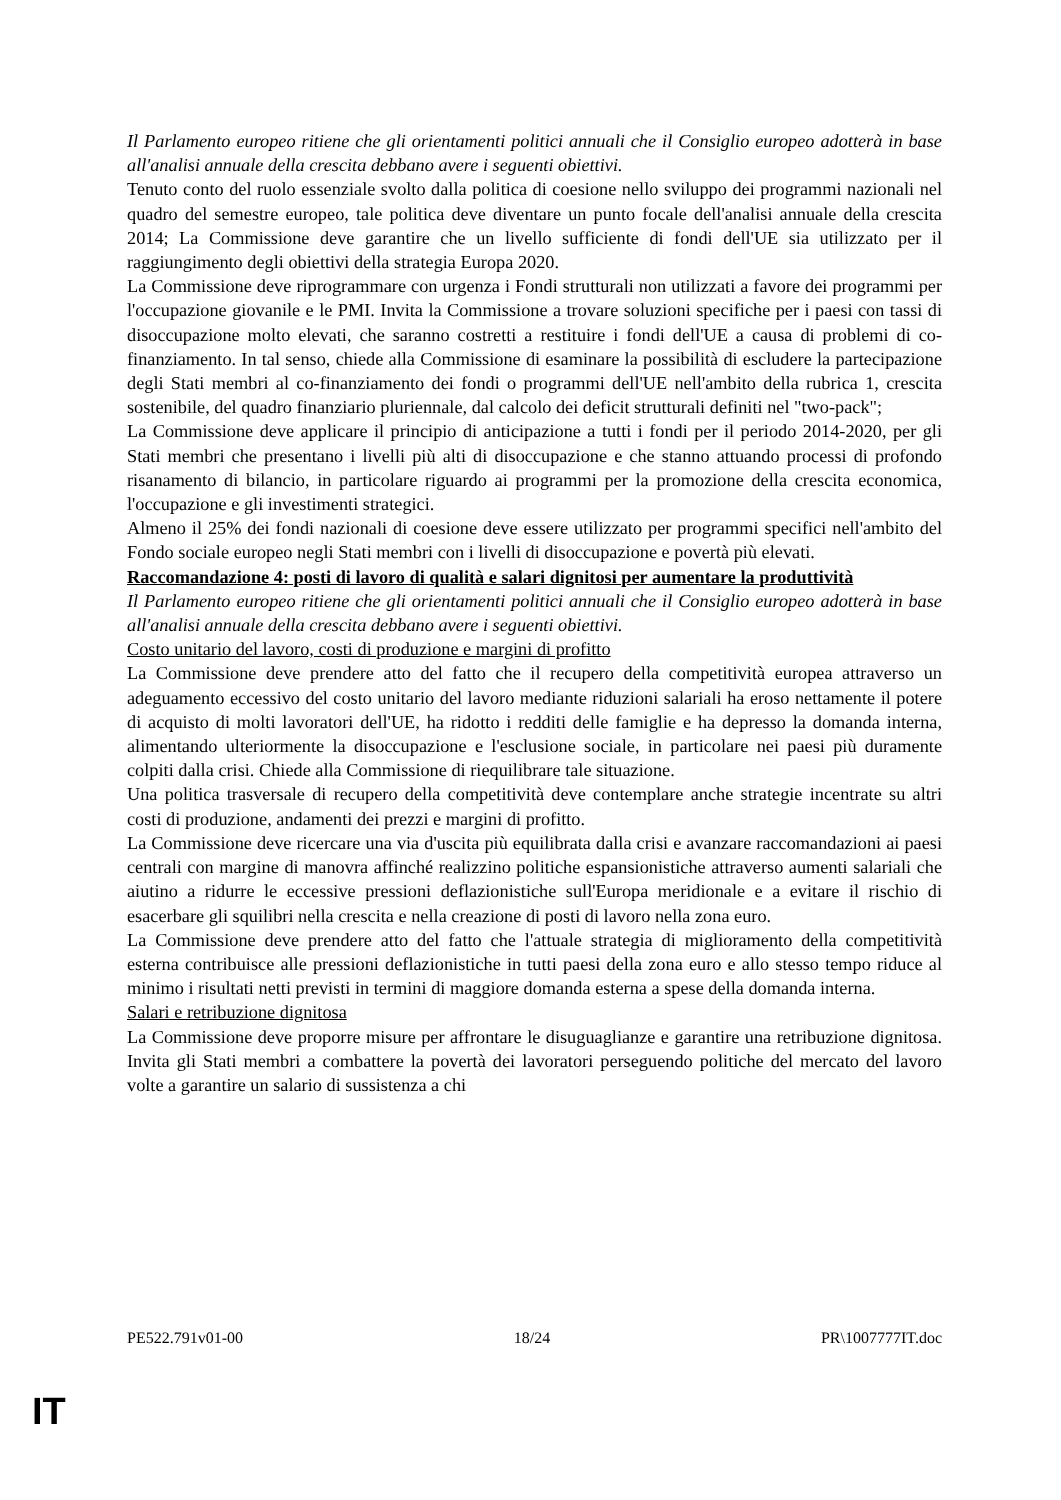Il Parlamento europeo ritiene che gli orientamenti politici annuali che il Consiglio europeo adotterà in base all'analisi annuale della crescita debbano avere i seguenti obiettivi.
Tenuto conto del ruolo essenziale svolto dalla politica di coesione nello sviluppo dei programmi nazionali nel quadro del semestre europeo, tale politica deve diventare un punto focale dell'analisi annuale della crescita 2014; La Commissione deve garantire che un livello sufficiente di fondi dell'UE sia utilizzato per il raggiungimento degli obiettivi della strategia Europa 2020.
La Commissione deve riprogrammare con urgenza i Fondi strutturali non utilizzati a favore dei programmi per l'occupazione giovanile e le PMI. Invita la Commissione a trovare soluzioni specifiche per i paesi con tassi di disoccupazione molto elevati, che saranno costretti a restituire i fondi dell'UE a causa di problemi di co-finanziamento. In tal senso, chiede alla Commissione di esaminare la possibilità di escludere la partecipazione degli Stati membri al co-finanziamento dei fondi o programmi dell'UE nell'ambito della rubrica 1, crescita sostenibile, del quadro finanziario pluriennale, dal calcolo dei deficit strutturali definiti nel "two-pack";
La Commissione deve applicare il principio di anticipazione a tutti i fondi per il periodo 2014-2020, per gli Stati membri che presentano i livelli più alti di disoccupazione e che stanno attuando processi di profondo risanamento di bilancio, in particolare riguardo ai programmi per la promozione della crescita economica, l'occupazione e gli investimenti strategici.
Almeno il 25% dei fondi nazionali di coesione deve essere utilizzato per programmi specifici nell'ambito del Fondo sociale europeo negli Stati membri con i livelli di disoccupazione e povertà più elevati.
Raccomandazione 4: posti di lavoro di qualità e salari dignitosi per aumentare la produttività
Il Parlamento europeo ritiene che gli orientamenti politici annuali che il Consiglio europeo adotterà in base all'analisi annuale della crescita debbano avere i seguenti obiettivi.
Costo unitario del lavoro, costi di produzione e margini di profitto
La Commissione deve prendere atto del fatto che il recupero della competitività europea attraverso un adeguamento eccessivo del costo unitario del lavoro mediante riduzioni salariali ha eroso nettamente il potere di acquisto di molti lavoratori dell'UE, ha ridotto i redditi delle famiglie e ha depresso la domanda interna, alimentando ulteriormente la disoccupazione e l'esclusione sociale, in particolare nei paesi più duramente colpiti dalla crisi. Chiede alla Commissione di riequilibrare tale situazione.
Una politica trasversale di recupero della competitività deve contemplare anche strategie incentrate su altri costi di produzione, andamenti dei prezzi e margini di profitto.
La Commissione deve ricercare una via d'uscita più equilibrata dalla crisi e avanzare raccomandazioni ai paesi centrali con margine di manovra affinché realizzino politiche espansionistiche attraverso aumenti salariali che aiutino a ridurre le eccessive pressioni deflazionistiche sull'Europa meridionale e a evitare il rischio di esacerbare gli squilibri nella crescita e nella creazione di posti di lavoro nella zona euro.
La Commissione deve prendere atto del fatto che l'attuale strategia di miglioramento della competitività esterna contribuisce alle pressioni deflazionistiche in tutti paesi della zona euro e allo stesso tempo riduce al minimo i risultati netti previsti in termini di maggiore domanda esterna a spese della domanda interna.
Salari e retribuzione dignitosa
La Commissione deve proporre misure per affrontare le disuguaglianze e garantire una retribuzione dignitosa. Invita gli Stati membri a combattere la povertà dei lavoratori perseguendo politiche del mercato del lavoro volte a garantire un salario di sussistenza a chi
PE522.791v01-00 18/24 PR\1007777IT.doc
IT